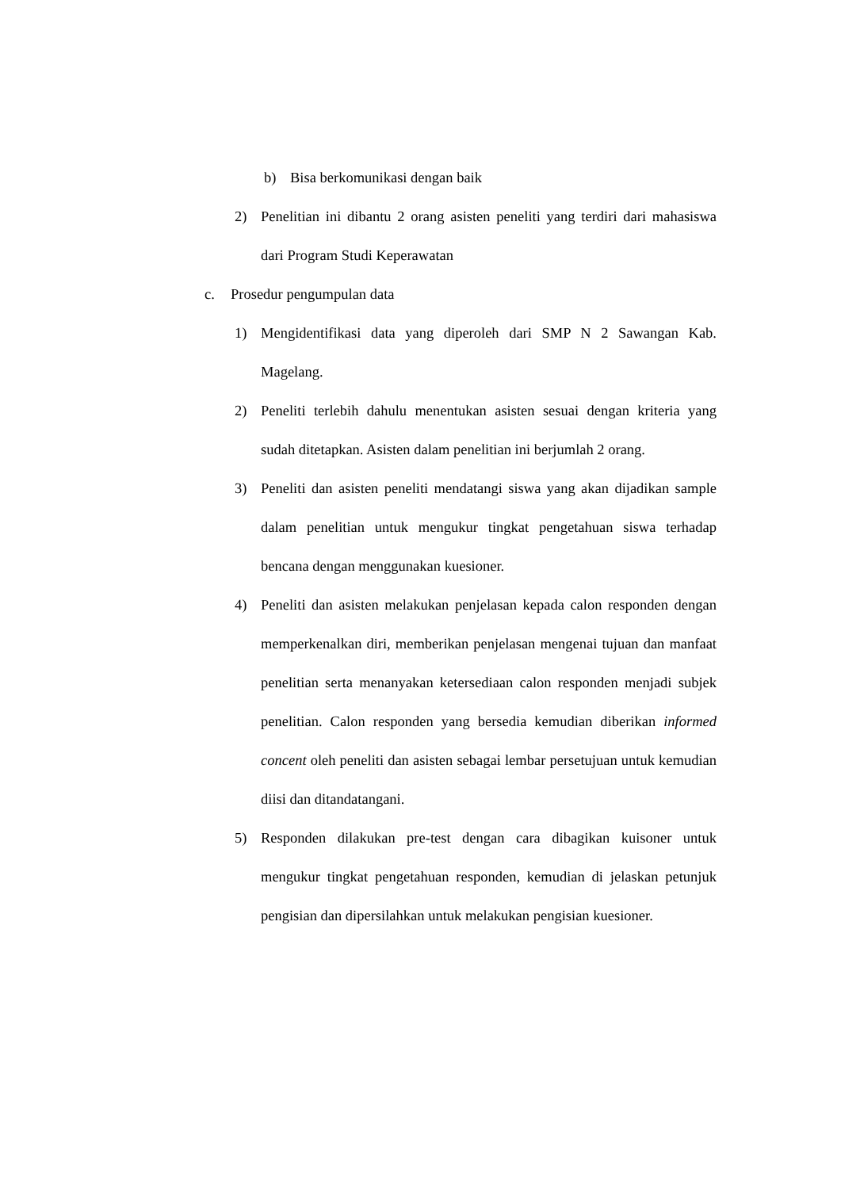b) Bisa berkomunikasi dengan baik
2) Penelitian ini dibantu 2 orang asisten peneliti yang terdiri dari mahasiswa dari Program Studi Keperawatan
c. Prosedur pengumpulan data
1) Mengidentifikasi data yang diperoleh dari SMP N 2 Sawangan Kab. Magelang.
2) Peneliti terlebih dahulu menentukan asisten sesuai dengan kriteria yang sudah ditetapkan. Asisten dalam penelitian ini berjumlah 2 orang.
3) Peneliti dan asisten peneliti mendatangi siswa yang akan dijadikan sample dalam penelitian untuk mengukur tingkat pengetahuan siswa terhadap bencana dengan menggunakan kuesioner.
4) Peneliti dan asisten melakukan penjelasan kepada calon responden dengan memperkenalkan diri, memberikan penjelasan mengenai tujuan dan manfaat penelitian serta menanyakan ketersediaan calon responden menjadi subjek penelitian. Calon responden yang bersedia kemudian diberikan informed concent oleh peneliti dan asisten sebagai lembar persetujuan untuk kemudian diisi dan ditandatangani.
5) Responden dilakukan pre-test dengan cara dibagikan kuisoner untuk mengukur tingkat pengetahuan responden, kemudian di jelaskan petunjuk pengisian dan dipersilahkan untuk melakukan pengisian kuesioner.